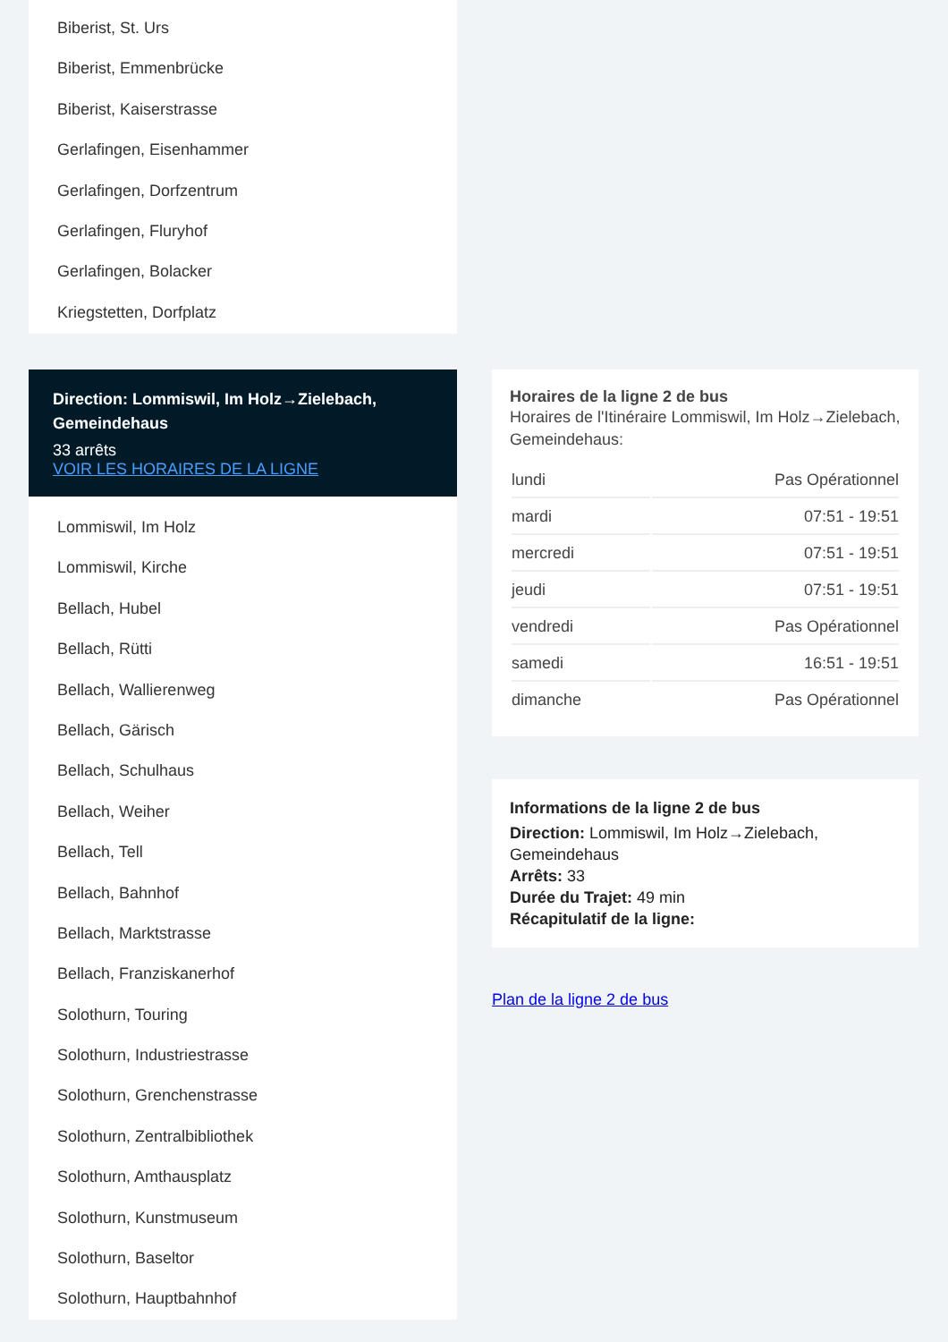Biberist, St. Urs
Biberist, Emmenbrücke
Biberist, Kaiserstrasse
Gerlafingen, Eisenhammer
Gerlafingen, Dorfzentrum
Gerlafingen, Fluryhof
Gerlafingen, Bolacker
Kriegstetten, Dorfplatz
Direction: Lommiswil, Im Holz→Zielebach, Gemeindehaus
33 arrêts
VOIR LES HORAIRES DE LA LIGNE
Lommiswil, Im Holz
Lommiswil, Kirche
Bellach, Hubel
Bellach, Rütti
Bellach, Wallierenweg
Bellach, Gärisch
Bellach, Schulhaus
Bellach, Weiher
Bellach, Tell
Bellach, Bahnhof
Bellach, Marktstrasse
Bellach, Franziskanerhof
Solothurn, Touring
Solothurn, Industriestrasse
Solothurn, Grenchenstrasse
Solothurn, Zentralbibliothek
Solothurn, Amthausplatz
Solothurn, Kunstmuseum
Solothurn, Baseltor
Solothurn, Hauptbahnhof
Horaires de la ligne 2 de bus
Horaires de l'Itinéraire Lommiswil, Im Holz→Zielebach, Gemeindehaus:
| lundi | Pas Opérationnel |
| mardi | 07:51 - 19:51 |
| mercredi | 07:51 - 19:51 |
| jeudi | 07:51 - 19:51 |
| vendredi | Pas Opérationnel |
| samedi | 16:51 - 19:51 |
| dimanche | Pas Opérationnel |
Informations de la ligne 2 de bus
Direction: Lommiswil, Im Holz→Zielebach, Gemeindehaus
Arrêts: 33
Durée du Trajet: 49 min
Récapitulatif de la ligne:
Plan de la ligne 2 de bus